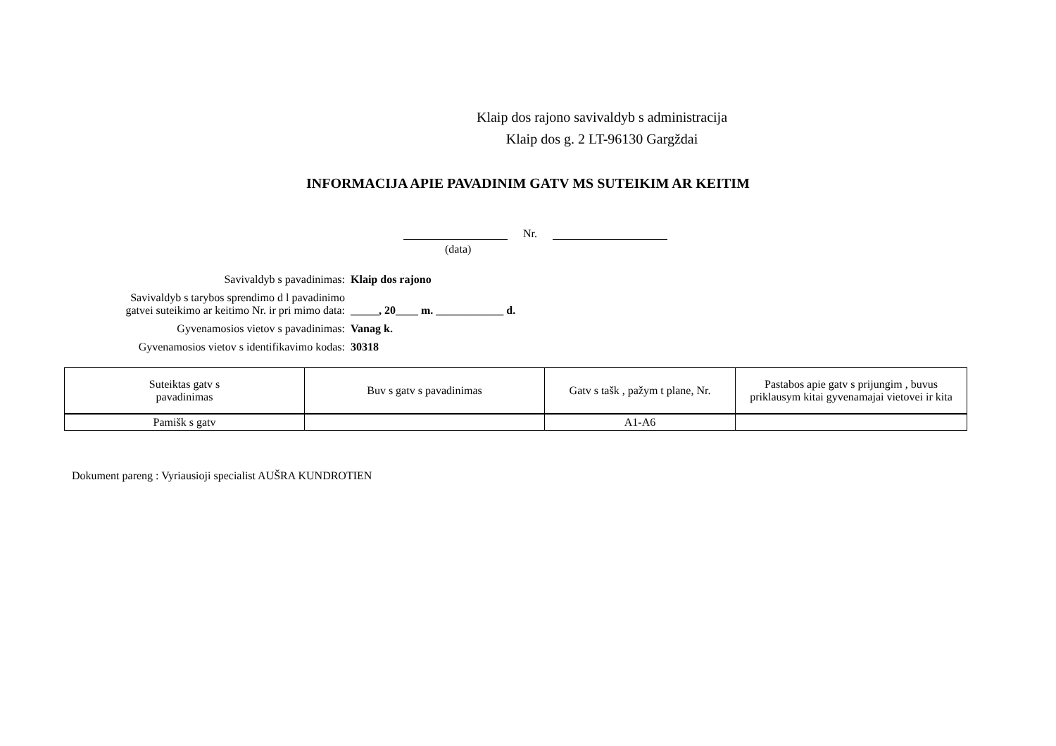Klaip dos rajono savivaldyb s administracija
Klaip dos g. 2 LT-96130 Gargždai
INFORMACIJA APIE PAVADINIM GATV MS SUTEIKIM AR KEITIM
Nr.
(data)
Savivaldyb s pavadinimas: Klaip dos rajono
Savivaldyb s tarybos sprendimo d l pavadinimo
gatvei suteikimo ar keitimo Nr. ir pri mimo data:
_____, 20____ m. ____________ d.
Gyvenamosios vietov s pavadinimas: Vanag k.
Gyvenamosios vietov s identifikavimo kodas: 30318
| Suteiktas gatv s pavadinimas | Buv s gatv s pavadinimas | Gatv s tašk , pažym t plane, Nr. | Pastabos apie gatv s prijungim , buvus priklausym kitai gyvenamajai vietovei ir kita |
| --- | --- | --- | --- |
| Pamišk s gatv | | A1-A6 | |
Dokument pareng : Vyriausioji specialist AUŠRA KUNDROTIEN